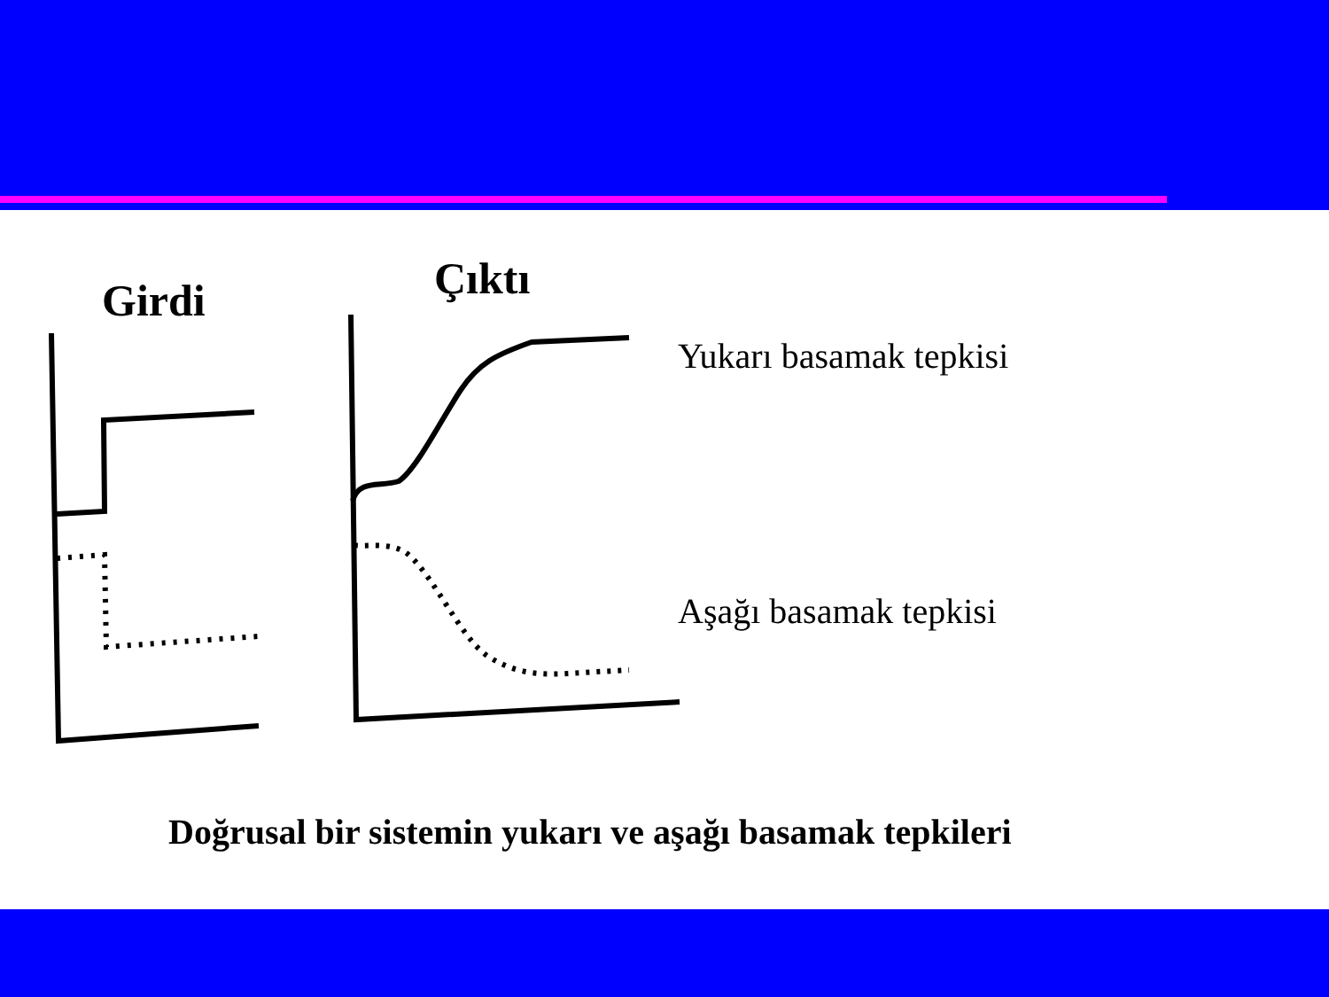Girdi Çıktı
Yukarı basamak tepkisi
Aşağı basamak tepkisi
Doğrusal bir sistemin yukarı ve aşağı basamak tepkileri